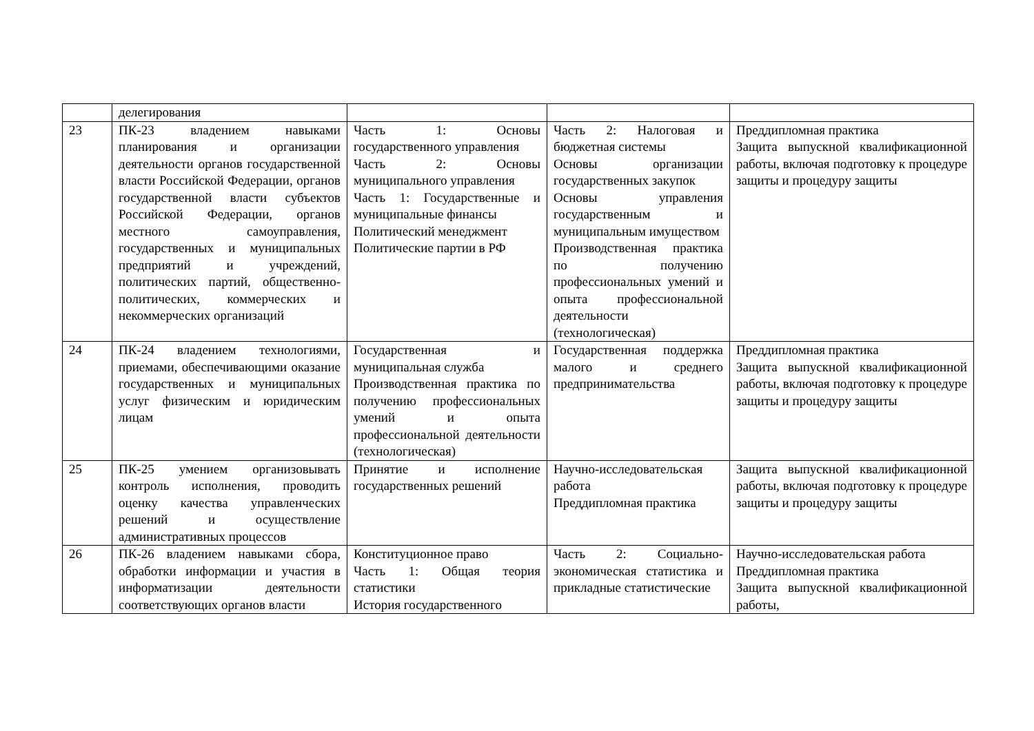| | делегирования | | | |
| 23 | ПК-23 владением навыками планирования и организации деятельности органов государственной власти Российской Федерации, органов государственной власти субъектов Российской Федерации, органов местного самоуправления, государственных и муниципальных предприятий и учреждений, политических партий, общественно-политических, коммерческих и некоммерческих организаций | Часть 1: Основы государственного управления Часть 2: Основы муниципального управления Часть 1: Государственные и муниципальные финансы Политический менеджмент Политические партии в РФ | Часть 2: Налоговая и бюджетная системы Основы организации государственных закупок Основы управления государственным и муниципальным имуществом Производственная практика по получению профессиональных умений и опыта профессиональной деятельности (технологическая) | Преддипломная практика Защита выпускной квалификационной работы, включая подготовку к процедуре защиты и процедуру защиты |
| 24 | ПК-24 владением технологиями, приемами, обеспечивающими оказание государственных и муниципальных услуг физическим и юридическим лицам | Государственная и муниципальная служба Производственная практика по получению профессиональных умений и опыта профессиональной деятельности (технологическая) | Государственная поддержка малого и среднего предпринимательства | Преддипломная практика Защита выпускной квалификационной работы, включая подготовку к процедуре защиты и процедуру защиты |
| 25 | ПК-25 умением организовывать контроль исполнения, проводить оценку качества управленческих решений и осуществление административных процессов | Принятие и исполнение государственных решений | Научно-исследовательская работа Преддипломная практика | Защита выпускной квалификационной работы, включая подготовку к процедуре защиты и процедуру защиты |
| 26 | ПК-26 владением навыками сбора, обработки информации и участия в информатизации деятельности соответствующих органов власти | Конституционное право Часть 1: Общая теория статистики История государственного | Часть 2: Социально-экономическая статистика и прикладные статистические | Научно-исследовательская работа Преддипломная практика Защита выпускной квалификационной работы, |